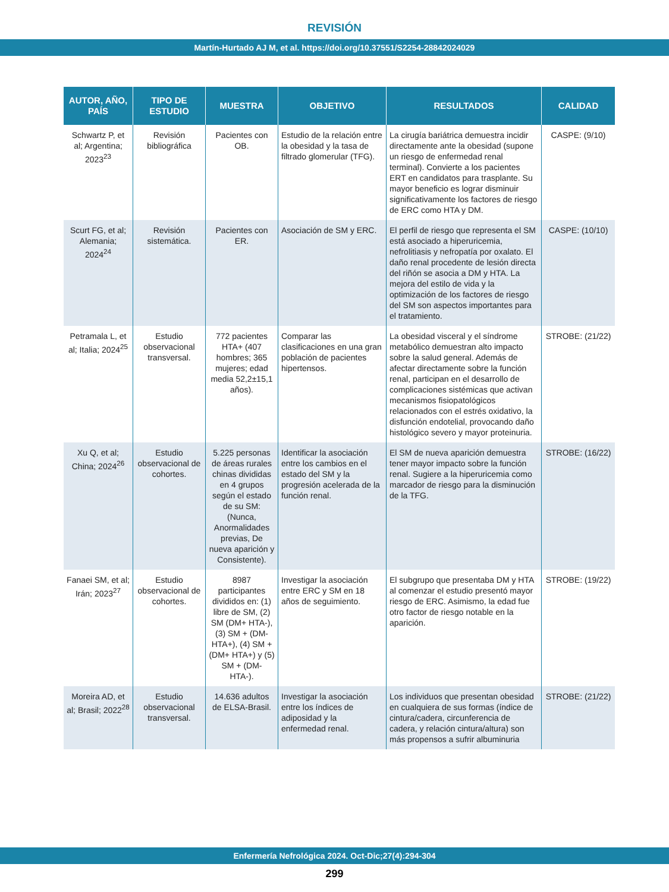REVISIÓN
Martín-Hurtado AJ M, et al. https://doi.org/10.37551/S2254-28842024029
| AUTOR, AÑO, PAÍS | TIPO DE ESTUDIO | MUESTRA | OBJETIVO | RESULTADOS | CALIDAD |
| --- | --- | --- | --- | --- | --- |
| Schwartz P, et al; Argentina; 2023<sup>23</sup> | Revisión bibliográfica | Pacientes con OB. | Estudio de la relación entre la obesidad y la tasa de filtrado glomerular (TFG). | La cirugía bariátrica demuestra incidir directamente ante la obesidad (supone un riesgo de enfermedad renal terminal). Convierte a los pacientes ERT en candidatos para trasplante. Su mayor beneficio es lograr disminuir significativamente los factores de riesgo de ERC como HTA y DM. | CASPE: (9/10) |
| Scurt FG, et al; Alemania; 2024<sup>24</sup> | Revisión sistemática. | Pacientes con ER. | Asociación de SM y ERC. | El perfil de riesgo que representa el SM está asociado a hiperuricemia, nefrolitiasis y nefropatía por oxalato. El daño renal procedente de lesión directa del riñón se asocia a DM y HTA. La mejora del estilo de vida y la optimización de los factores de riesgo del SM son aspectos importantes para el tratamiento. | CASPE: (10/10) |
| Petramala L, et al; Italia; 2024<sup>25</sup> | Estudio observacional transversal. | 772 pacientes HTA+ (407 hombres; 365 mujeres; edad media 52,2±15,1 años). | Comparar las clasificaciones en una gran población de pacientes hipertensos. | La obesidad visceral y el síndrome metabólico demuestran alto impacto sobre la salud general. Además de afectar directamente sobre la función renal, participan en el desarrollo de complicaciones sistémicas que activan mecanismos fisiopatológicos relacionados con el estrés oxidativo, la disfunción endotelial, provocando daño histológico severo y mayor proteinuria. | STROBE: (21/22) |
| Xu Q, et al; China; 2024<sup>26</sup> | Estudio observacional de cohortes. | 5.225 personas de áreas rurales chinas divididas en 4 grupos según el estado de su SM: (Nunca, Anormalidades previas, De nueva aparición y Consistente). | Identificar la asociación entre los cambios en el estado del SM y la progresión acelerada de la función renal. | El SM de nueva aparición demuestra tener mayor impacto sobre la función renal. Sugiere a la hiperuricemia como marcador de riesgo para la disminución de la TFG. | STROBE: (16/22) |
| Fanaei SM, et al; Irán; 2023<sup>27</sup> | Estudio observacional de cohortes. | 8987 participantes divididos en: (1) libre de SM, (2) SM (DM+ HTA-), (3) SM + (DM- HTA+), (4) SM + (DM+ HTA+) y (5) SM + (DM- HTA-). | Investigar la asociación entre ERC y SM en 18 años de seguimiento. | El subgrupo que presentaba DM y HTA al comenzar el estudio presentó mayor riesgo de ERC. Asimismo, la edad fue otro factor de riesgo notable en la aparición. | STROBE: (19/22) |
| Moreira AD, et al; Brasil; 2022<sup>28</sup> | Estudio observacional transversal. | 14.636 adultos de ELSA-Brasil. | Investigar la asociación entre los índices de adiposidad y la enfermedad renal. | Los individuos que presentan obesidad en cualquiera de sus formas (índice de cintura/cadera, circunferencia de cadera, y relación cintura/altura) son más propensos a sufrir albuminuria | STROBE: (21/22) |
Enfermería Nefrológica 2024. Oct-Dic;27(4):294-304
299